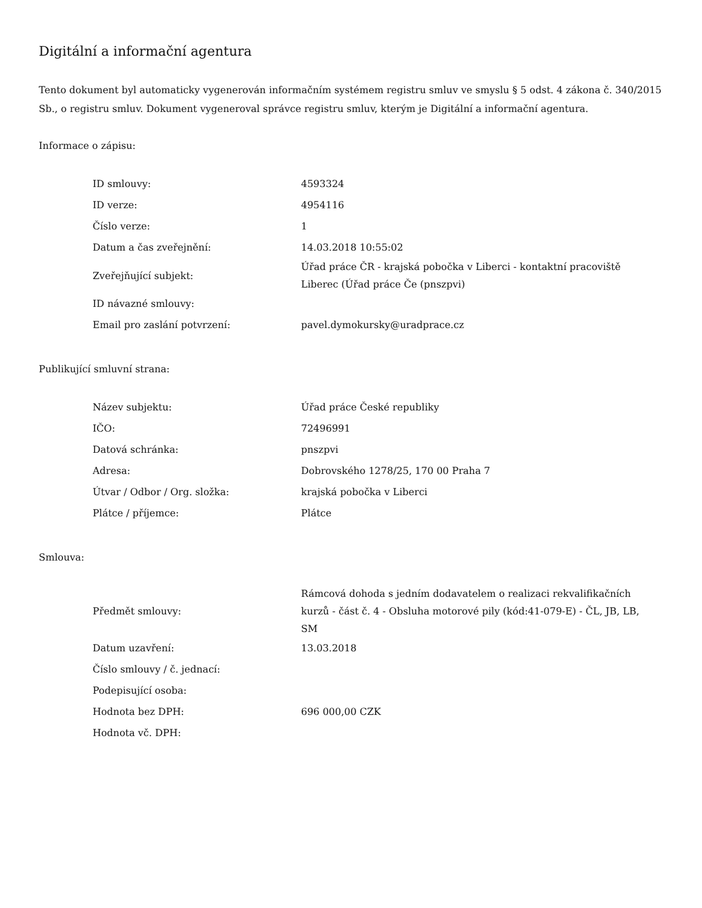Digitální a informační agentura
Tento dokument byl automaticky vygenerován informačním systémem registru smluv ve smyslu § 5 odst. 4 zákona č. 340/2015 Sb., o registru smluv. Dokument vygeneroval správce registru smluv, kterým je Digitální a informační agentura.
Informace o zápisu:
| ID smlouvy: | 4593324 |
| ID verze: | 4954116 |
| Číslo verze: | 1 |
| Datum a čas zveřejnění: | 14.03.2018 10:55:02 |
| Zveřejňující subjekt: | Úřad práce ČR - krajská pobočka v Liberci - kontaktní pracoviště Liberec (Úřad práce Če (pnszpvi) |
| ID návazné smlouvy: | |
| Email pro zaslání potvrzení: | pavel.dymokursky@uradprace.cz |
Publikující smluvní strana:
| Název subjektu: | Úřad práce České republiky |
| IČO: | 72496991 |
| Datová schránka: | pnszpvi |
| Adresa: | Dobrovského 1278/25, 170 00 Praha 7 |
| Útvar / Odbor / Org. složka: | krajská pobočka v Liberci |
| Plátce / příjemce: | Plátce |
Smlouva:
| Předmět smlouvy: | Rámcová dohoda s jedním dodavatelem o realizaci rekvalifikačních kurzů - část č. 4 - Obsluha motorové pily (kód:41-079-E) - ČL, JB, LB, SM |
| Datum uzavření: | 13.03.2018 |
| Číslo smlouvy / č. jednací: | |
| Podepisující osoba: | |
| Hodnota bez DPH: | 696 000,00 CZK |
| Hodnota vč. DPH: | |